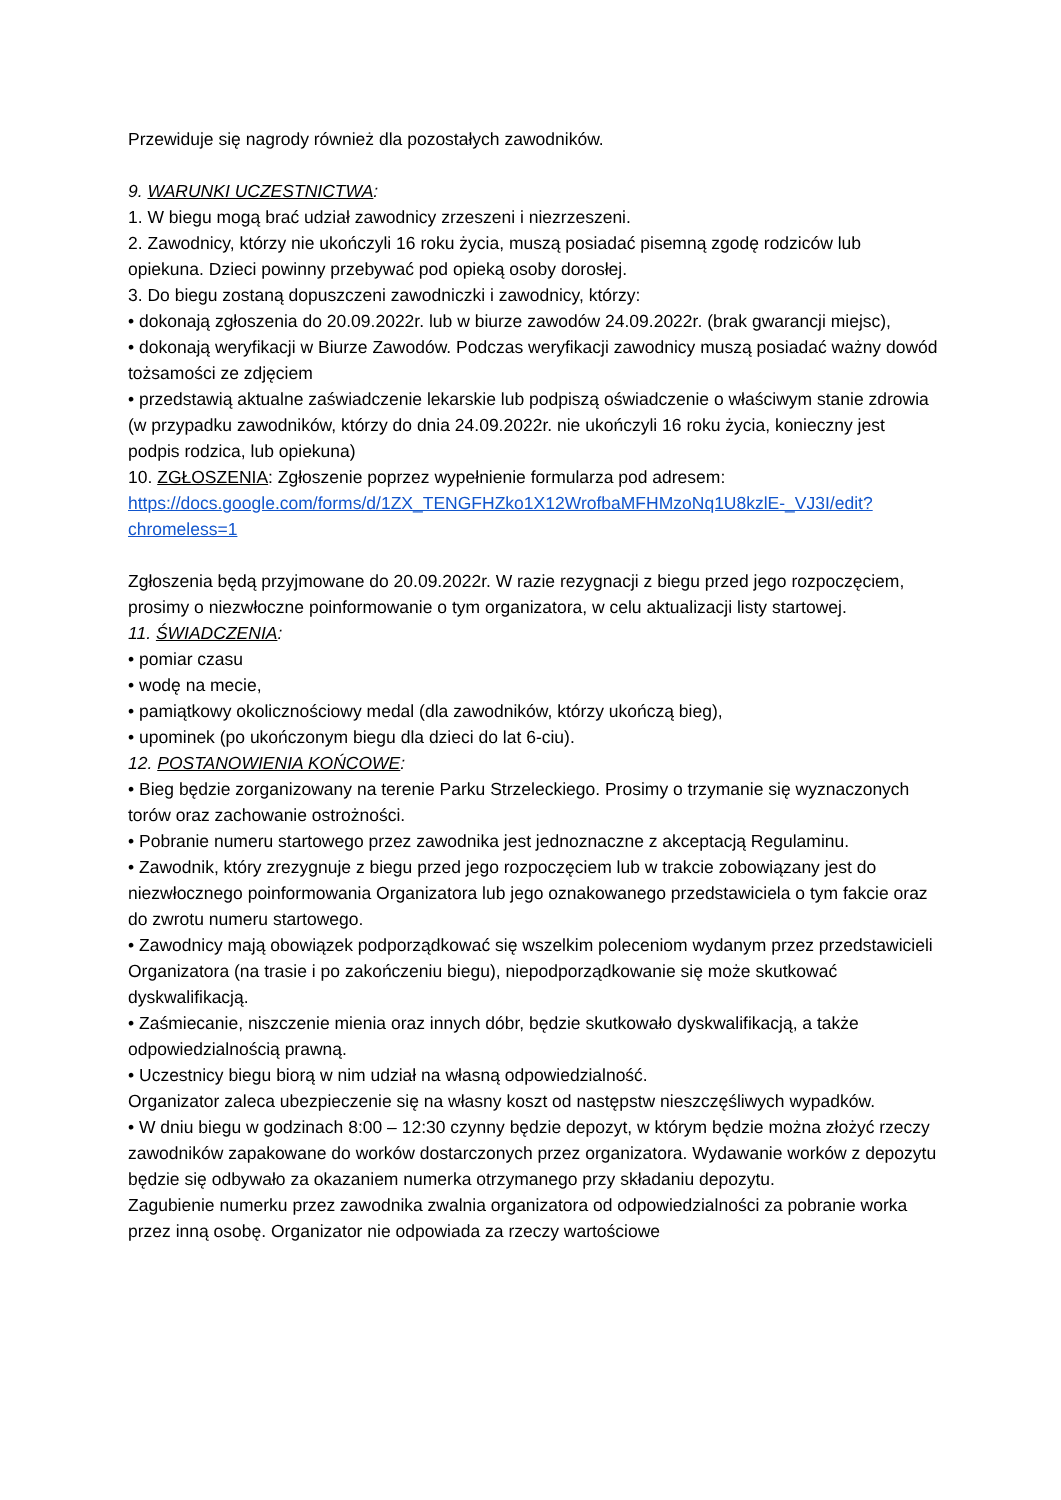Przewiduje się nagrody również dla pozostałych zawodników.
9. WARUNKI UCZESTNICTWA:
1. W biegu mogą brać udział zawodnicy zrzeszeni i niezrzeszeni.
2. Zawodnicy, którzy nie ukończyli 16 roku życia, muszą posiadać pisemną zgodę rodziców lub opiekuna. Dzieci powinny przebywać pod opieką osoby dorosłej.
3. Do biegu zostaną dopuszczeni zawodniczki i zawodnicy, którzy:
• dokonają zgłoszenia do 20.09.2022r. lub w biurze zawodów 24.09.2022r. (brak gwarancji miejsc),
• dokonają weryfikacji w Biurze Zawodów. Podczas weryfikacji zawodnicy muszą posiadać ważny dowód tożsamości ze zdjęciem
• przedstawią aktualne zaświadczenie lekarskie lub podpiszą oświadczenie o właściwym stanie zdrowia (w przypadku zawodników, którzy do dnia 24.09.2022r. nie ukończyli 16 roku życia, konieczny jest podpis rodzica, lub opiekuna)
10. ZGŁOSZENIA: Zgłoszenie poprzez wypełnienie formularza pod adresem:
https://docs.google.com/forms/d/1ZX_TENGFHZko1X12WrofbaMFHMzoNq1U8kzlE-_VJ3I/edit?chromeless=1
Zgłoszenia będą przyjmowane do 20.09.2022r. W razie rezygnacji z biegu przed jego rozpoczęciem, prosimy o niezwłoczne poinformowanie o tym organizatora, w celu aktualizacji listy startowej.
11. ŚWIADCZENIA:
• pomiar czasu
• wodę na mecie,
• pamiątkowy okolicznościowy medal (dla zawodników, którzy ukończą bieg),
• upominek (po ukończonym biegu dla dzieci do lat 6-ciu).
12. POSTANOWIENIA KOŃCOWE:
• Bieg będzie zorganizowany na terenie Parku Strzeleckiego. Prosimy o trzymanie się wyznaczonych torów oraz zachowanie ostrożności.
• Pobranie numeru startowego przez zawodnika jest jednoznaczne z akceptacją Regulaminu.
• Zawodnik, który zrezygnuje z biegu przed jego rozpoczęciem lub w trakcie zobowiązany jest do niezwłocznego poinformowania Organizatora lub jego oznakowanego przedstawiciela o tym fakcie oraz do zwrotu numeru startowego.
• Zawodnicy mają obowiązek podporządkować się wszelkim poleceniom wydanym przez przedstawicieli Organizatora (na trasie i po zakończeniu biegu), niepodporządkowanie się może skutkować dyskwalifikacją.
• Zaśmiecanie, niszczenie mienia oraz innych dóbr, będzie skutkowało dyskwalifikacją, a także odpowiedzialnością prawną.
• Uczestnicy biegu biorą w nim udział na własną odpowiedzialność.
Organizator zaleca ubezpieczenie się na własny koszt od następstw nieszczęśliwych wypadków.
• W dniu biegu w godzinach 8:00 – 12:30 czynny będzie depozyt, w którym będzie można złożyć rzeczy zawodników zapakowane do worków dostarczonych przez organizatora. Wydawanie worków z depozytu będzie się odbywało za okazaniem numerka otrzymanego przy składaniu depozytu.
Zagubienie numerku przez zawodnika zwalnia organizatora od odpowiedzialności za pobranie worka przez inną osobę. Organizator nie odpowiada za rzeczy wartościowe